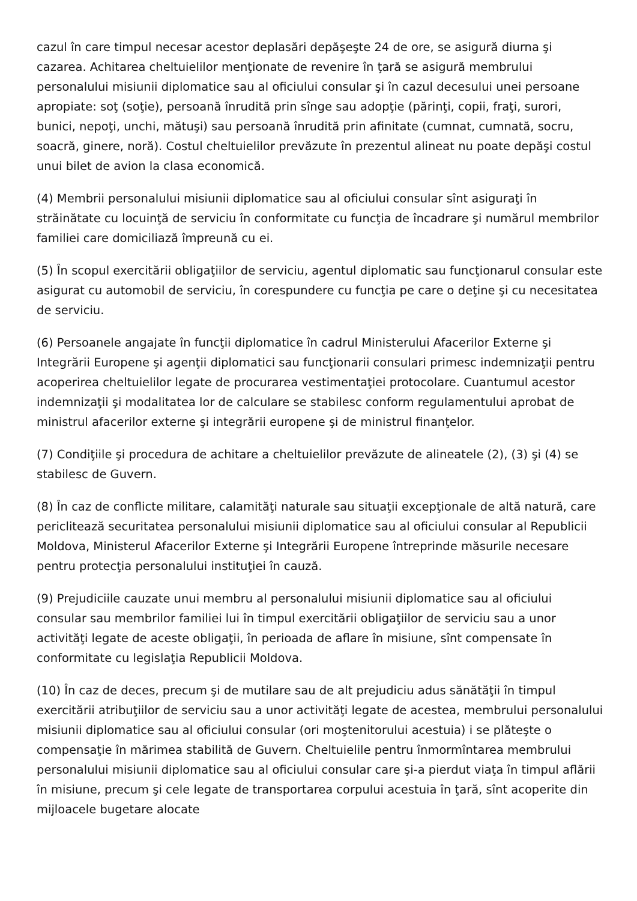cazul în care timpul necesar acestor deplasări depăşeşte 24 de ore, se asigură diurna şi cazarea. Achitarea cheltuielilor menţionate de revenire în ţară se asigură membrului personalului misiunii diplomatice sau al oficiului consular şi în cazul decesului unei persoane apropiate: soţ (soţie), persoană înrudită prin sînge sau adopţie (părinţi, copii, fraţi, surori, bunici, nepoţi, unchi, mătuşi) sau persoană înrudită prin afinitate (cumnat, cumnată, socru, soacră, ginere, noră). Costul cheltuielilor prevăzute în prezentul alineat nu poate depăşi costul unui bilet de avion la clasa economică.
(4) Membrii personalului misiunii diplomatice sau al oficiului consular sînt asiguraţi în străinătate cu locuinţă de serviciu în conformitate cu funcţia de încadrare şi numărul membrilor familiei care domiciliază împreună cu ei.
(5) În scopul exercitării obligaţiilor de serviciu, agentul diplomatic sau funcţionarul consular este asigurat cu automobil de serviciu, în corespundere cu funcţia pe care o deţine şi cu necesitatea de serviciu.
(6) Persoanele angajate în funcţii diplomatice în cadrul Ministerului Afacerilor Externe şi Integrării Europene şi agenţii diplomatici sau funcţionarii consulari primesc indemnizaţii pentru acoperirea cheltuielilor legate de procurarea vestimentaţiei protocolare. Cuantumul acestor indemnizaţii şi modalitatea lor de calculare se stabilesc conform regulamentului aprobat de ministrul afacerilor externe şi integrării europene şi de ministrul finanţelor.
(7) Condiţiile şi procedura de achitare a cheltuielilor prevăzute de alineatele (2), (3) şi (4) se stabilesc de Guvern.
(8) În caz de conflicte militare, calamităţi naturale sau situaţii excepţionale de altă natură, care periclitează securitatea personalului misiunii diplomatice sau al oficiului consular al Republicii Moldova, Ministerul Afacerilor Externe şi Integrării Europene întreprinde măsurile necesare pentru protecţia personalului instituţiei în cauză.
(9) Prejudiciile cauzate unui membru al personalului misiunii diplomatice sau al oficiului consular sau membrilor familiei lui în timpul exercitării obligaţiilor de serviciu sau a unor activităţi legate de aceste obligaţii, în perioada de aflare în misiune, sînt compensate în conformitate cu legislaţia Republicii Moldova.
(10) În caz de deces, precum şi de mutilare sau de alt prejudiciu adus sănătăţii în timpul exercitării atribuţiilor de serviciu sau a unor activităţi legate de acestea, membrului personalului misiunii diplomatice sau al oficiului consular (ori moştenitorului acestuia) i se plăteşte o compensaţie în mărimea stabilită de Guvern. Cheltuielile pentru înmormîntarea membrului personalului misiunii diplomatice sau al oficiului consular care şi-a pierdut viaţa în timpul aflării în misiune, precum şi cele legate de transportarea corpului acestuia în ţară, sînt acoperite din mijloacele bugetare alocate